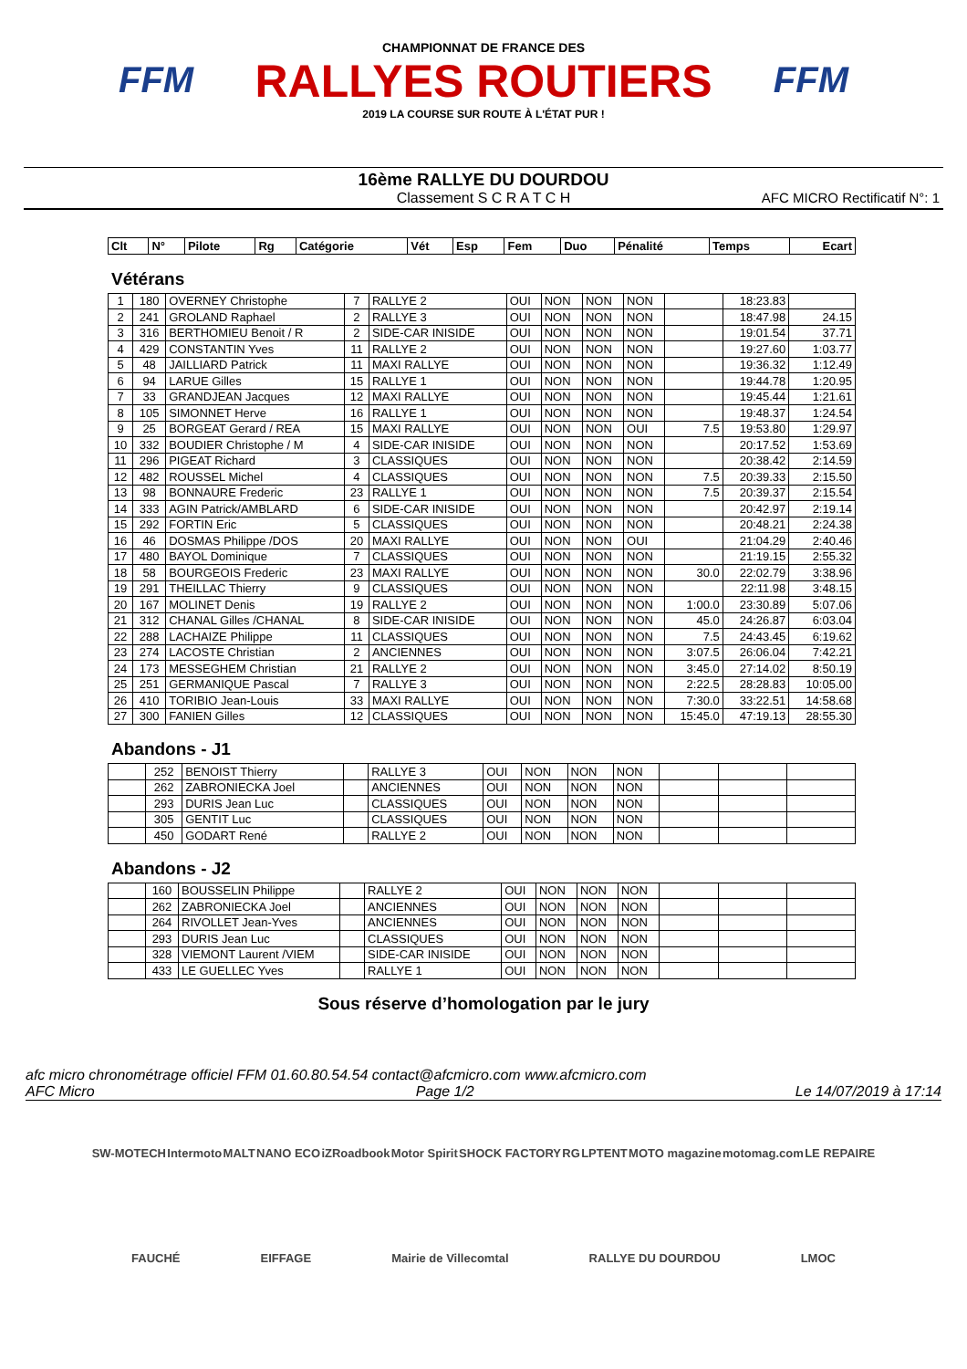FFM
CHAMPIONNAT DE FRANCE DES
RALLYES ROUTIERS
2019 LA COURSE SUR ROUTE À L'ÉTAT PUR !
FFM
16ème RALLYE DU DOURDOU
Classement S C R A T C H
AFC MICRO Rectificatif N°: 1
| Clt | N° | Pilote | Rg | Catégorie | Vét | Esp | Fem | Duo | Pénalité | Temps | Ecart |
| --- | --- | --- | --- | --- | --- | --- | --- | --- | --- | --- | --- |
Vétérans
| 1 | 180 | OVERNEY Christophe | 7 | RALLYE 2 | OUI | NON | NON | NON | | 18:23.83 | |
| 2 | 241 | GROLAND Raphael | 2 | RALLYE 3 | OUI | NON | NON | NON | | 18:47.98 | 24.15 |
| 3 | 316 | BERTHOMIEU Benoit / R | 2 | SIDE-CAR INISIDE | OUI | NON | NON | NON | | 19:01.54 | 37.71 |
| 4 | 429 | CONSTANTIN Yves | 11 | RALLYE 2 | OUI | NON | NON | NON | | 19:27.60 | 1:03.77 |
| 5 | 48 | JAILLIARD Patrick | 11 | MAXI RALLYE | OUI | NON | NON | NON | | 19:36.32 | 1:12.49 |
| 6 | 94 | LARUE Gilles | 15 | RALLYE 1 | OUI | NON | NON | NON | | 19:44.78 | 1:20.95 |
| 7 | 33 | GRANDJEAN Jacques | 12 | MAXI RALLYE | OUI | NON | NON | NON | | 19:45.44 | 1:21.61 |
| 8 | 105 | SIMONNET Herve | 16 | RALLYE 1 | OUI | NON | NON | NON | | 19:48.37 | 1:24.54 |
| 9 | 25 | BORGEAT Gerard / REA | 15 | MAXI RALLYE | OUI | NON | NON | OUI | 7.5 | 19:53.80 | 1:29.97 |
| 10 | 332 | BOUDIER Christophe / M | 4 | SIDE-CAR INISIDE | OUI | NON | NON | NON | | 20:17.52 | 1:53.69 |
| 11 | 296 | PIGEAT Richard | 3 | CLASSIQUES | OUI | NON | NON | NON | | 20:38.42 | 2:14.59 |
| 12 | 482 | ROUSSEL Michel | 4 | CLASSIQUES | OUI | NON | NON | NON | 7.5 | 20:39.33 | 2:15.50 |
| 13 | 98 | BONNAURE Frederic | 23 | RALLYE 1 | OUI | NON | NON | NON | 7.5 | 20:39.37 | 2:15.54 |
| 14 | 333 | AGIN Patrick/AMBLARD | 6 | SIDE-CAR INISIDE | OUI | NON | NON | NON | | 20:42.97 | 2:19.14 |
| 15 | 292 | FORTIN Eric | 5 | CLASSIQUES | OUI | NON | NON | NON | | 20:48.21 | 2:24.38 |
| 16 | 46 | DOSMAS Philippe /DOS | 20 | MAXI RALLYE | OUI | NON | NON | OUI | | 21:04.29 | 2:40.46 |
| 17 | 480 | BAYOL Dominique | 7 | CLASSIQUES | OUI | NON | NON | NON | | 21:19.15 | 2:55.32 |
| 18 | 58 | BOURGEOIS Frederic | 23 | MAXI RALLYE | OUI | NON | NON | NON | 30.0 | 22:02.79 | 3:38.96 |
| 19 | 291 | THEILLAC Thierry | 9 | CLASSIQUES | OUI | NON | NON | NON | | 22:11.98 | 3:48.15 |
| 20 | 167 | MOLINET Denis | 19 | RALLYE 2 | OUI | NON | NON | NON | 1:00.0 | 23:30.89 | 5:07.06 |
| 21 | 312 | CHANAL Gilles /CHANAL | 8 | SIDE-CAR INISIDE | OUI | NON | NON | NON | 45.0 | 24:26.87 | 6:03.04 |
| 22 | 288 | LACHAIZE Philippe | 11 | CLASSIQUES | OUI | NON | NON | NON | 7.5 | 24:43.45 | 6:19.62 |
| 23 | 274 | LACOSTE Christian | 2 | ANCIENNES | OUI | NON | NON | NON | 3:07.5 | 26:06.04 | 7:42.21 |
| 24 | 173 | MESSEGHEM Christian | 21 | RALLYE 2 | OUI | NON | NON | NON | 3:45.0 | 27:14.02 | 8:50.19 |
| 25 | 251 | GERMANIQUE Pascal | 7 | RALLYE 3 | OUI | NON | NON | NON | 2:22.5 | 28:28.83 | 10:05.00 |
| 26 | 410 | TORIBIO Jean-Louis | 33 | MAXI RALLYE | OUI | NON | NON | NON | 7:30.0 | 33:22.51 | 14:58.68 |
| 27 | 300 | FANIEN Gilles | 12 | CLASSIQUES | OUI | NON | NON | NON | 15:45.0 | 47:19.13 | 28:55.30 |
Abandons - J1
| | 252 | BENOIST Thierry | | RALLYE 3 | OUI | NON | NON | NON | | | |
| | 262 | ZABRONIECKA Joel | | ANCIENNES | OUI | NON | NON | NON | | | |
| | 293 | DURIS Jean Luc | | CLASSIQUES | OUI | NON | NON | NON | | | |
| | 305 | GENTIT Luc | | CLASSIQUES | OUI | NON | NON | NON | | | |
| | 450 | GODART René | | RALLYE 2 | OUI | NON | NON | NON | | | |
Abandons - J2
| | 160 | BOUSSELIN Philippe | | RALLYE 2 | OUI | NON | NON | NON | | | |
| | 262 | ZABRONIECKA Joel | | ANCIENNES | OUI | NON | NON | NON | | | |
| | 264 | RIVOLLET Jean-Yves | | ANCIENNES | OUI | NON | NON | NON | | | |
| | 293 | DURIS Jean Luc | | CLASSIQUES | OUI | NON | NON | NON | | | |
| | 328 | VIEMONT Laurent /VIEM | | SIDE-CAR INISIDE | OUI | NON | NON | NON | | | |
| | 433 | LE GUELLEC Yves | | RALLYE 1 | OUI | NON | NON | NON | | | |
Sous réserve d’homologation par le jury
afc micro chronométrage officiel FFM 01.60.80.54.54 contact@afcmicro.com www.afcmicro.com
AFC Micro Page 1/2 Le 14/07/2019 à 17:14
SW-MOTECH Intermoto MALT NANO ECO iZRoadbook Motor Spirit SHOCK FACTORY RG LPTENT MOTO magazine motomag.com LE REPAIRE FAUCHÉ EIFFAGE Mairie de Villecomtal RALLYE DU DOURDOU LMOC